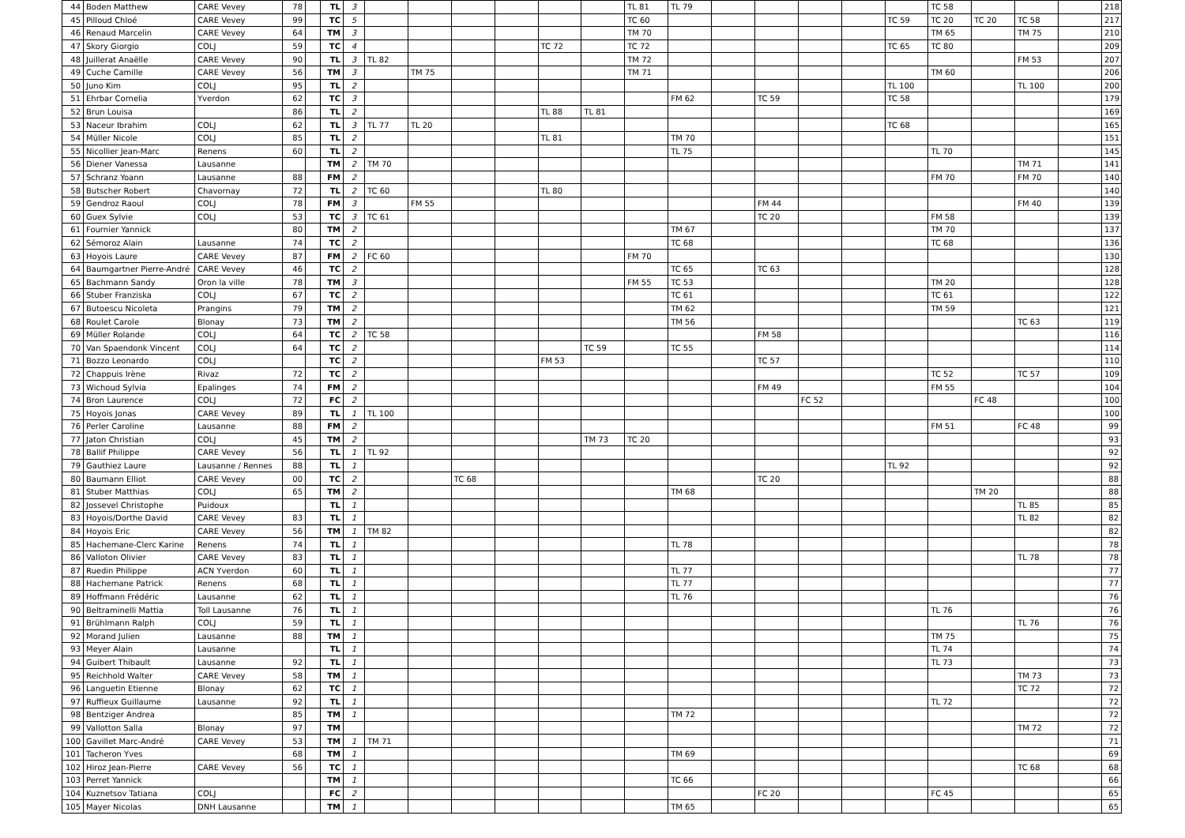| 44 | Boden Matthew | CARE Vevey | 78 | | TL | 3 | | | | | | | TL 81 | TL 79 | | | | | | TC 58 | | | | 218 |
| 45 | Pilloud Chloé | CARE Vevey | 99 | | TC | 5 | | | | | | | TC 60 | | | | | | TC 59 | TC 20 | TC 20 | TC 58 | | 217 |
| 46 | Renaud Marcelin | CARE Vevey | 64 | | TM | 3 | | | | | | | TM 70 | | | | | | | TM 65 | | TM 75 | | 210 |
| 47 | Skory Giorgio | COLJ | 59 | | TC | 4 | | | | | TC 72 | | TC 72 | | | | | | TC 65 | TC 80 | | | | 209 |
| 48 | Juillerat Anaëlle | CARE Vevey | 90 | | TL | 3 | TL 82 | | | | | | TM 72 | | | | | | | | | FM 53 | | 207 |
| 49 | Cuche Camille | CARE Vevey | 56 | | TM | 3 | | TM 75 | | | | | TM 71 | | | | | | | TM 60 | | | | 206 |
| 50 | Juno Kim | COLJ | 95 | | TL | 2 | | | | | | | | | | | | | TL 100 | | | TL 100 | | 200 |
| 51 | Ehrbar Cornelia | Yverdon | 62 | | TC | 3 | | | | | | | | FM 62 | | TC 59 | | | TC 58 | | | | | 179 |
| 52 | Brun Louisa | | 86 | | TL | 2 | | | | | TL 88 | TL 81 | | | | | | | | | | | | 169 |
| 53 | Naceur Ibrahim | COLJ | 62 | | TL | 3 | TL 77 | TL 20 | | | | | | | | | | | TC 68 | | | | | 165 |
| 54 | Müller Nicole | COLJ | 85 | | TL | 2 | | | | | TL 81 | | | TM 70 | | | | | | | | | | 151 |
| 55 | Nicollier Jean-Marc | Renens | 60 | | TL | 2 | | | | | | | | TL 75 | | | | | | TL 70 | | | | 145 |
| 56 | Diener Vanessa | Lausanne | | | TM | 2 | TM 70 | | | | | | | | | | | | | | | TM 71 | | 141 |
| 57 | Schranz Yoann | Lausanne | 88 | | FM | 2 | | | | | | | | | | | | | | FM 70 | | FM 70 | | 140 |
| 58 | Butscher Robert | Chavornay | 72 | | TL | 2 | TC 60 | | | | TL 80 | | | | | | | | | | | | | 140 |
| 59 | Gendroz Raoul | COLJ | 78 | | FM | 3 | | FM 55 | | | | | | | | FM 44 | | | | | | FM 40 | | 139 |
| 60 | Guex Sylvie | COLJ | 53 | | TC | 3 | TC 61 | | | | | | | | | TC 20 | | | | FM 58 | | | | 139 |
| 61 | Fournier Yannick | | 80 | | TM | 2 | | | | | | | | TM 67 | | | | | | TM 70 | | | | 137 |
| 62 | Sémoroz Alain | Lausanne | 74 | | TC | 2 | | | | | | | | TC 68 | | | | | | TC 68 | | | | 136 |
| 63 | Hoyois Laure | CARE Vevey | 87 | | FM | 2 | FC 60 | | | | | | FM 70 | | | | | | | | | | | 130 |
| 64 | Baumgartner Pierre-André | CARE Vevey | 46 | | TC | 2 | | | | | | | | TC 65 | | TC 63 | | | | | | | | 128 |
| 65 | Bachmann Sandy | Oron la ville | 78 | | TM | 3 | | | | | | | FM 55 | TC 53 | | | | | | TM 20 | | | | 128 |
| 66 | Stuber Franziska | COLJ | 67 | | TC | 2 | | | | | | | | TC 61 | | | | | | TC 61 | | | | 122 |
| 67 | Butoescu Nicoleta | Prangins | 79 | | TM | 2 | | | | | | | | TM 62 | | | | | | TM 59 | | | | 121 |
| 68 | Roulet Carole | Blonay | 73 | | TM | 2 | | | | | | | | TM 56 | | | | | | | | TC 63 | | 119 |
| 69 | Müller Rolande | COLJ | 64 | | TC | 2 | TC 58 | | | | | | | | | FM 58 | | | | | | | | 116 |
| 70 | Van Spaendonk Vincent | COLJ | 64 | | TC | 2 | | | | | | TC 59 | | TC 55 | | | | | | | | | | 114 |
| 71 | Bozzo Leonardo | COLJ | | | TC | 2 | | | | | FM 53 | | | | | TC 57 | | | | | | | | 110 |
| 72 | Chappuis Irène | Rivaz | 72 | | TC | 2 | | | | | | | | | | | | | | TC 52 | | TC 57 | | 109 |
| 73 | Wichoud Sylvia | Epalinges | 74 | | FM | 2 | | | | | | | | | | FM 49 | | | | FM 55 | | | | 104 |
| 74 | Bron Laurence | COLJ | 72 | | FC | 2 | | | | | | | | | | | FC 52 | | | | FC 48 | | | 100 |
| 75 | Hoyois Jonas | CARE Vevey | 89 | | TL | 1 | TL 100 | | | | | | | | | | | | | | | | | 100 |
| 76 | Perler Caroline | Lausanne | 88 | | FM | 2 | | | | | | | | | | | | | | FM 51 | | FC 48 | | 99 |
| 77 | Jaton Christian | COLJ | 45 | | TM | 2 | | | | | | TM 73 | TC 20 | | | | | | | | | | | 93 |
| 78 | Ballif Philippe | CARE Vevey | 56 | | TL | 1 | TL 92 | | | | | | | | | | | | | | | | | 92 |
| 79 | Gauthiez Laure | Lausanne / Rennes | 88 | | TL | 1 | | | | | | | | | | | | | TL 92 | | | | | 92 |
| 80 | Baumann Elliot | CARE Vevey | 00 | | TC | 2 | | | TC 68 | | | | | | | TC 20 | | | | | | | | 88 |
| 81 | Stuber Matthias | COLJ | 65 | | TM | 2 | | | | | | | | TM 68 | | | | | | | TM 20 | | | 88 |
| 82 | Jossevel Christophe | Puidoux | | | TL | 1 | | | | | | | | | | | | | | | | TL 85 | | 85 |
| 83 | Hoyois/Dorthe David | CARE Vevey | 83 | | TL | 1 | | | | | | | | | | | | | | | | TL 82 | | 82 |
| 84 | Hoyois Eric | CARE Vevey | 56 | | TM | 1 | TM 82 | | | | | | | | | | | | | | | | | 82 |
| 85 | Hachemane-Clerc Karine | Renens | 74 | | TL | 1 | | | | | | | | TL 78 | | | | | | | | | | 78 |
| 86 | Valloton Olivier | CARE Vevey | 83 | | TL | 1 | | | | | | | | | | | | | | | | TL 78 | | 78 |
| 87 | Ruedin Philippe | ACN Yverdon | 60 | | TL | 1 | | | | | | | | TL 77 | | | | | | | | | | 77 |
| 88 | Hachemane Patrick | Renens | 68 | | TL | 1 | | | | | | | | TL 77 | | | | | | | | | | 77 |
| 89 | Hoffmann Frédéric | Lausanne | 62 | | TL | 1 | | | | | | | | TL 76 | | | | | | | | | | 76 |
| 90 | Beltraminelli Mattia | Toll Lausanne | 76 | | TL | 1 | | | | | | | | | | | | | | TL 76 | | | | 76 |
| 91 | Brühlmann Ralph | COLJ | 59 | | TL | 1 | | | | | | | | | | | | | | | | TL 76 | | 76 |
| 92 | Morand Julien | Lausanne | 88 | | TM | 1 | | | | | | | | | | | | | | TM 75 | | | | 75 |
| 93 | Meyer Alain | Lausanne | | | TL | 1 | | | | | | | | | | | | | | TL 74 | | | | 74 |
| 94 | Guibert Thibault | Lausanne | 92 | | TL | 1 | | | | | | | | | | | | | | TL 73 | | | | 73 |
| 95 | Reichhold Walter | CARE Vevey | 58 | | TM | 1 | | | | | | | | | | | | | | | | TM 73 | | 73 |
| 96 | Languetin Etienne | Blonay | 62 | | TC | 1 | | | | | | | | | | | | | | | | TC 72 | | 72 |
| 97 | Ruffieux Guillaume | Lausanne | 92 | | TL | 1 | | | | | | | | | | | | | | TL 72 | | | | 72 |
| 98 | Bentziger Andrea | | 85 | | TM | 1 | | | | | | | | TM 72 | | | | | | | | | | 72 |
| 99 | Vallotton Salla | Blonay | 97 | | TM | | | | | | | | | | | | | | | | | TM 72 | | 72 |
| 100 | Gavillet Marc-André | CARE Vevey | 53 | | TM | 1 | TM 71 | | | | | | | | | | | | | | | | | 71 |
| 101 | Tacheron Yves | | 68 | | TM | 1 | | | | | | | | TM 69 | | | | | | | | | | 69 |
| 102 | Hiroz Jean-Pierre | CARE Vevey | 56 | | TC | 1 | | | | | | | | | | | | | | | | TC 68 | | 68 |
| 103 | Perret Yannick | | | | TM | 1 | | | | | | | | TC 66 | | | | | | | | | | 66 |
| 104 | Kuznetsov Tatiana | COLJ | | | FC | 2 | | | | | | | | | | FC 20 | | | | FC 45 | | | | 65 |
| 105 | Mayer Nicolas | DNH Lausanne | | | TM | 1 | | | | | | | | TM 65 | | | | | | | | | | 65 |